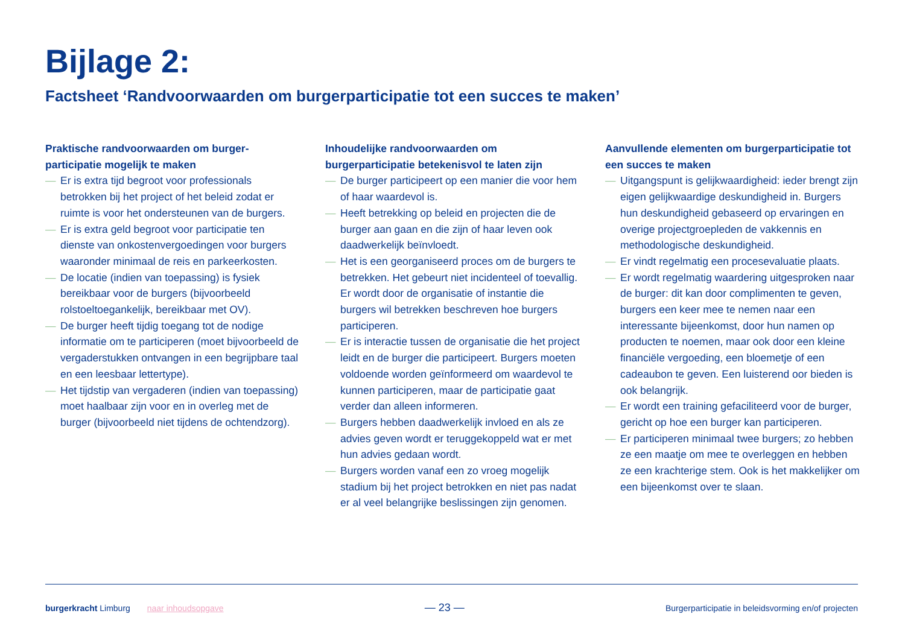Bijlage 2:
Factsheet ‘Randvoorwaarden om burgerparticipatie tot een succes te maken’
Praktische randvoorwaarden om burger­participatie mogelijk te maken
— Er is extra tijd begroot voor professionals betrokken bij het project of het beleid zodat er ruimte is voor het ondersteunen van de burgers.
— Er is extra geld begroot voor participatie ten dienste van onkostenvergoedingen voor burgers waaronder minimaal de reis en parkeerkosten.
— De locatie (indien van toepassing) is fysiek bereikbaar voor de burgers (bijvoorbeeld rolstoeltoegankelijk, bereikbaar met OV).
— De burger heeft tijdig toegang tot de nodige informatie om te participeren (moet bijvoorbeeld de vergaderstukken ontvangen in een begrijpbare taal en een leesbaar lettertype).
— Het tijdstip van vergaderen (indien van toepassing) moet haalbaar zijn voor en in overleg met de burger (bijvoorbeeld niet tijdens de ochtendzorg).
Inhoudelijke randvoorwaarden om burgerparticipatie betekenisvol te laten zijn
— De burger participeert op een manier die voor hem of haar waardevol is.
— Heeft betrekking op beleid en projecten die de burger aan gaan en die zijn of haar leven ook daadwerkelijk beïnvloedt.
— Het is een georganiseerd proces om de burgers te betrekken. Het gebeurt niet incidenteel of toevallig. Er wordt door de organisatie of instantie die burgers wil betrekken beschreven hoe burgers participeren.
— Er is interactie tussen de organisatie die het project leidt en de burger die participeert. Burgers moeten voldoende worden geïnformeerd om waardevol te kunnen participeren, maar de participatie gaat verder dan alleen informeren.
— Burgers hebben daadwerkelijk invloed en als ze advies geven wordt er teruggekoppeld wat er met hun advies gedaan wordt.
— Burgers worden vanaf een zo vroeg mogelijk stadium bij het project betrokken en niet pas nadat er al veel belangrijke beslissingen zijn genomen.
Aanvullende elementen om burgerparticipatie tot een succes te maken
— Uitgangspunt is gelijkwaardigheid: ieder brengt zijn eigen gelijkwaardige deskundigheid in. Burgers hun deskundigheid gebaseerd op ervaringen en overige projectgroepleden de vakkennis en methodologische deskundigheid.
— Er vindt regelmatig een procesevaluatie plaats.
— Er wordt regelmatig waardering uitgesproken naar de burger: dit kan door complimenten te geven, burgers een keer mee te nemen naar een interessante bijeenkomst, door hun namen op producten te noemen, maar ook door een kleine financiële vergoeding, een bloemetje of een cadeaubon te geven. Een luisterend oor bieden is ook belangrijk.
— Er wordt een training gefaciliteerd voor de burger, gericht op hoe een burger kan participeren.
— Er participeren minimaal twee burgers; zo hebben ze een maatje om mee te overleggen en hebben ze een krachterige stem. Ook is het makkelijker om een bijeenkomst over te slaan.
burgerkracht Limburg naar inhoudsopgave
— 23 —
Burgerparticipatie in beleidsvorming en/of projecten